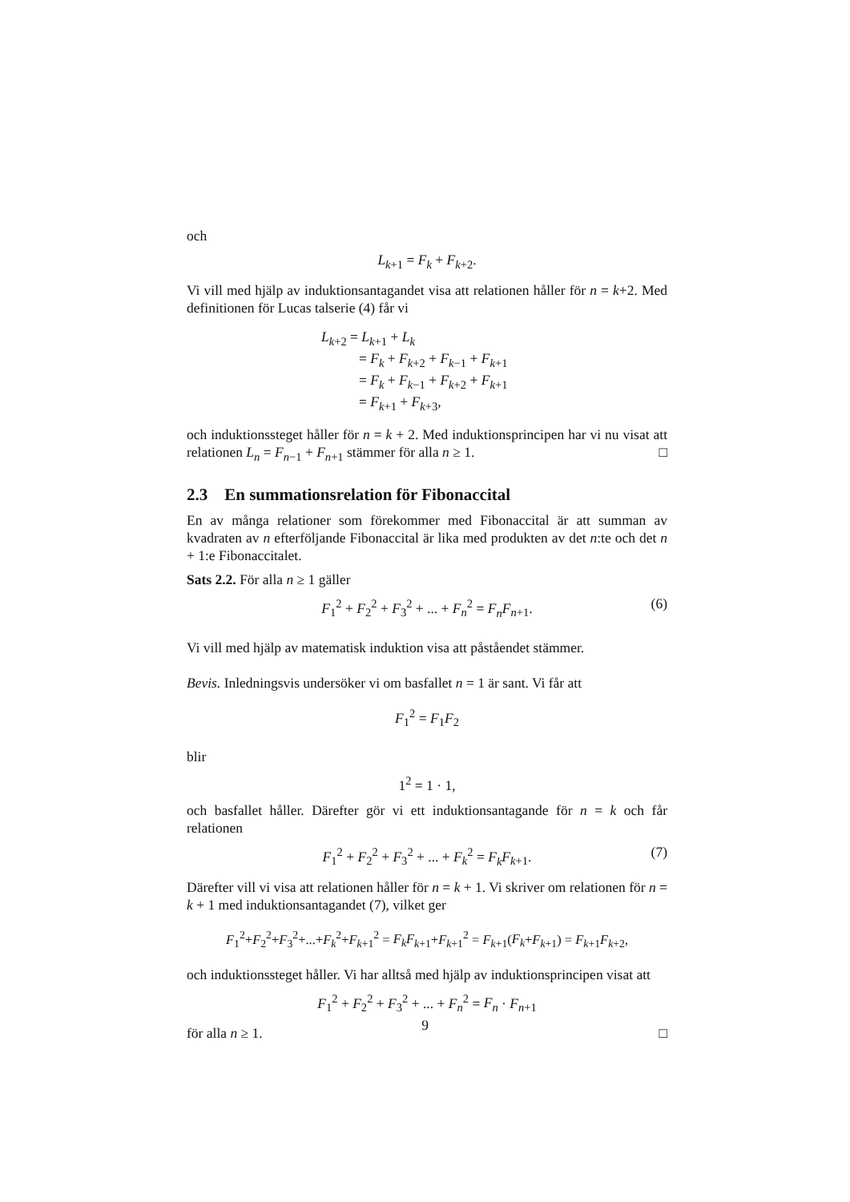och
L<sub>k+1</sub> = F<sub>k</sub> + F<sub>k+2</sub>.
Vi vill med hjälp av induktionsantagandet visa att relationen håller för n = k+2. Med definitionen för Lucas talserie (4) får vi
L<sub>k+2</sub> = L<sub>k+1</sub> + L<sub>k</sub>
= F<sub>k</sub> + F<sub>k+2</sub> + F<sub>k−1</sub> + F<sub>k+1</sub>
= F<sub>k</sub> + F<sub>k−1</sub> + F<sub>k+2</sub> + F<sub>k+1</sub>
= F<sub>k+1</sub> + F<sub>k+3</sub>,
och induktionssteget håller för n = k + 2. Med induktionsprincipen har vi nu visat att relationen L<sub>n</sub> = F<sub>n−1</sub> + F<sub>n+1</sub> stämmer för alla n ≥ 1. □
2.3 En summationsrelation för Fibonaccital
En av många relationer som förekommer med Fibonaccital är att summan av kvadraten av n efterföljande Fibonaccital är lika med produkten av det n:te och det n + 1:e Fibonaccitalet.
Sats 2.2. För alla n ≥ 1 gäller
F<sub>1</sub><sup>2</sup> + F<sub>2</sub><sup>2</sup> + F<sub>3</sub><sup>2</sup> + ... + F<sub>n</sub><sup>2</sup> = F<sub>n</sub>F<sub>n+1</sub>. (6)
Vi vill med hjälp av matematisk induktion visa att påståendet stämmer.
Bevis. Inledningsvis undersöker vi om basfallet n = 1 är sant. Vi får att
F<sub>1</sub><sup>2</sup> = F<sub>1</sub>F<sub>2</sub>
blir
1<sup>2</sup> = 1 · 1,
och basfallet håller. Därefter gör vi ett induktionsantagande för n = k och får relationen
F<sub>1</sub><sup>2</sup> + F<sub>2</sub><sup>2</sup> + F<sub>3</sub><sup>2</sup> + ... + F<sub>k</sub><sup>2</sup> = F<sub>k</sub>F<sub>k+1</sub>. (7)
Därefter vill vi visa att relationen håller för n = k + 1. Vi skriver om relationen för n = k + 1 med induktionsantagandet (7), vilket ger
F<sub>1</sub><sup>2</sup>+F<sub>2</sub><sup>2</sup>+F<sub>3</sub><sup>2</sup>+...+F<sub>k</sub><sup>2</sup>+F<sub>k+1</sub><sup>2</sup> = F<sub>k</sub>F<sub>k+1</sub>+F<sub>k+1</sub><sup>2</sup> = F<sub>k+1</sub>(F<sub>k</sub>+F<sub>k+1</sub>) = F<sub>k+1</sub>F<sub>k+2</sub>,
och induktionssteget håller. Vi har alltså med hjälp av induktionsprincipen visat att
F<sub>1</sub><sup>2</sup> + F<sub>2</sub><sup>2</sup> + F<sub>3</sub><sup>2</sup> + ... + F<sub>n</sub><sup>2</sup> = F<sub>n</sub> · F<sub>n+1</sub>
för alla n ≥ 1. □
9